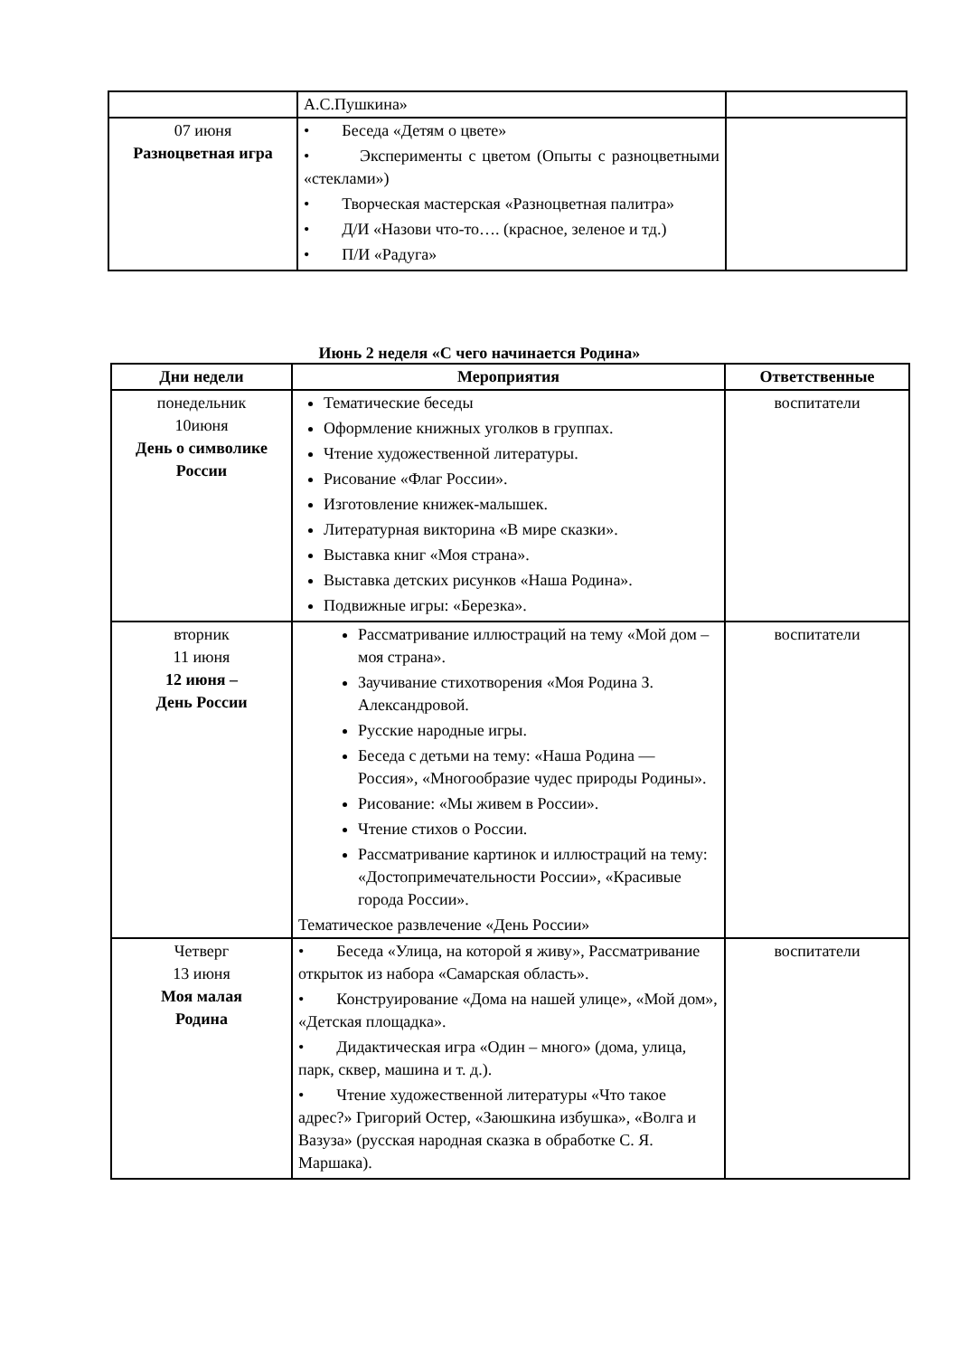| | А.С.Пушкина» | |
| 07 июня Разноцветная игра | • Беседа «Детям о цвете» • Эксперименты с цветом (Опыты с разноцветными «стеклами») • Творческая мастерская «Разноцветная палитра» • Д/И «Назови что-то…. (красное, зеленое и тд.) • П/И «Радуга» | |
Июнь 2 неделя «С чего начинается Родина»
| Дни недели | Мероприятия | Ответственные |
| --- | --- | --- |
| понедельник 10июня День о символике России | Тематические беседы Оформление книжных уголков в группах. Чтение художественной литературы. Рисование «Флаг России». Изготовление книжек-малышек. Литературная викторина «В мире сказки». Выставка книг «Моя страна». Выставка детских рисунков «Наша Родина». Подвижные игры: «Березка». | воспитатели |
| вторник 11 июня 12 июня – День России | Рассматривание иллюстраций на тему «Мой дом – моя страна». Заучивание стихотворения «Моя Родина З. Александровой. Русские народные игры. Беседа с детьми на тему: «Наша Родина — Россия», «Многообразие чудес природы Родины». Рисование: «Мы живем в России». Чтение стихов о России. Рассматривание картинок и иллюстраций на тему: «Достопримечательности России», «Красивые города России». Тематическое развлечение «День России» | воспитатели |
| Четверг 13 июня Моя малая Родина | • Беседа «Улица, на которой я живу», Рассматривание открыток из набора «Самарская область». • Конструирование «Дома на нашей улице», «Мой дом», «Детская площадка». • Дидактическая игра «Один – много» (дома, улица, парк, сквер, машина и т. д.). • Чтение художественной литературы «Что такое адрес?» Григорий Остер, «Заюшкина избушка», «Волга и Вазуза» (русская народная сказка в обработке С. Я. Маршака). | воспитатели |